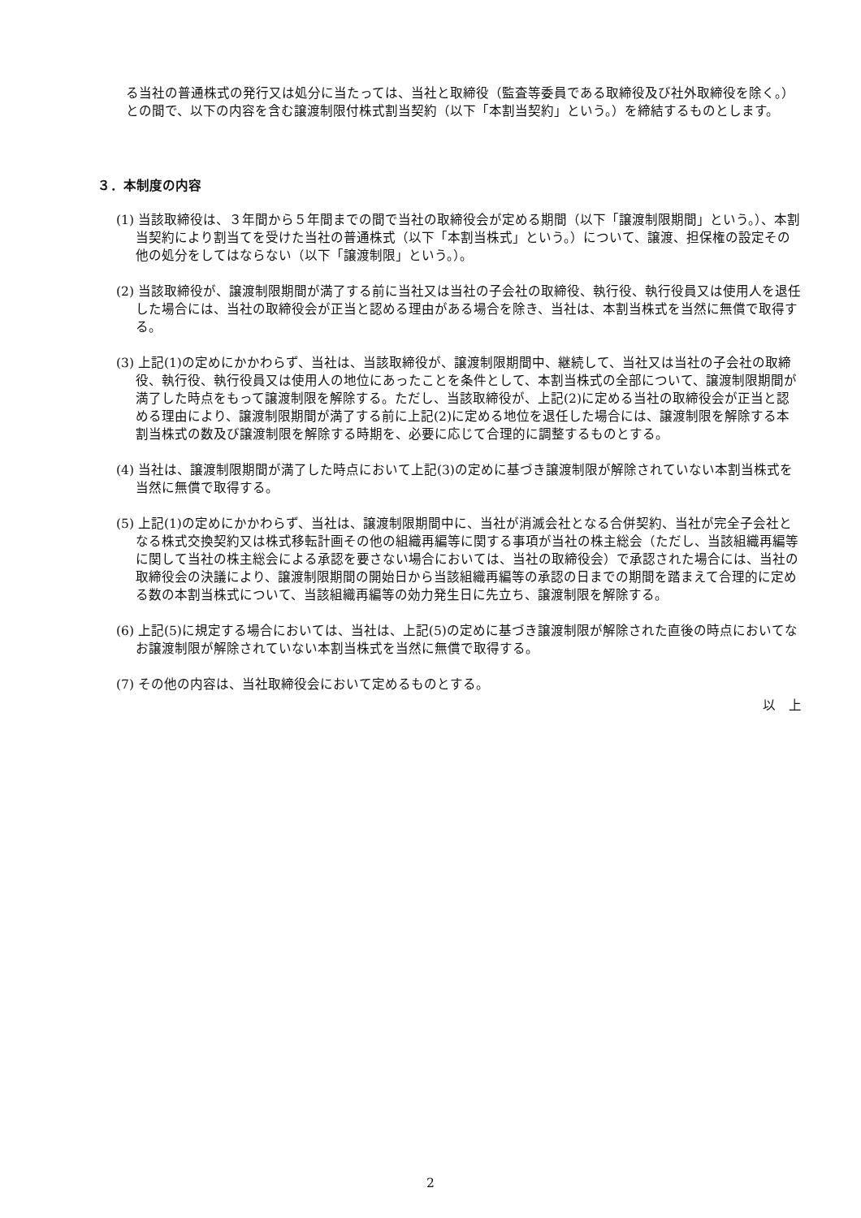る当社の普通株式の発行又は処分に当たっては、当社と取締役（監査等委員である取締役及び社外取締役を除く。）との間で、以下の内容を含む譲渡制限付株式割当契約（以下「本割当契約」という。）を締結するものとします。
３．本制度の内容
(1) 当該取締役は、３年間から５年間までの間で当社の取締役会が定める期間（以下「譲渡制限期間」という。）、本割当契約により割当てを受けた当社の普通株式（以下「本割当株式」という。）について、譲渡、担保権の設定その他の処分をしてはならない（以下「譲渡制限」という。）。
(2) 当該取締役が、譲渡制限期間が満了する前に当社又は当社の子会社の取締役、執行役、執行役員又は使用人を退任した場合には、当社の取締役会が正当と認める理由がある場合を除き、当社は、本割当株式を当然に無償で取得する。
(3) 上記(1)の定めにかかわらず、当社は、当該取締役が、譲渡制限期間中、継続して、当社又は当社の子会社の取締役、執行役、執行役員又は使用人の地位にあったことを条件として、本割当株式の全部について、譲渡制限期間が満了した時点をもって譲渡制限を解除する。ただし、当該取締役が、上記(2)に定める当社の取締役会が正当と認める理由により、譲渡制限期間が満了する前に上記(2)に定める地位を退任した場合には、譲渡制限を解除する本割当株式の数及び譲渡制限を解除する時期を、必要に応じて合理的に調整するものとする。
(4) 当社は、譲渡制限期間が満了した時点において上記(3)の定めに基づき譲渡制限が解除されていない本割当株式を当然に無償で取得する。
(5) 上記(1)の定めにかかわらず、当社は、譲渡制限期間中に、当社が消滅会社となる合併契約、当社が完全子会社となる株式交換契約又は株式移転計画その他の組織再編等に関する事項が当社の株主総会（ただし、当該組織再編等に関して当社の株主総会による承認を要さない場合においては、当社の取締役会）で承認された場合には、当社の取締役会の決議により、譲渡制限期間の開始日から当該組織再編等の承認の日までの期間を踏まえて合理的に定める数の本割当株式について、当該組織再編等の効力発生日に先立ち、譲渡制限を解除する。
(6) 上記(5)に規定する場合においては、当社は、上記(5)の定めに基づき譲渡制限が解除された直後の時点においてなお譲渡制限が解除されていない本割当株式を当然に無償で取得する。
(7) その他の内容は、当社取締役会において定めるものとする。
以　上
2